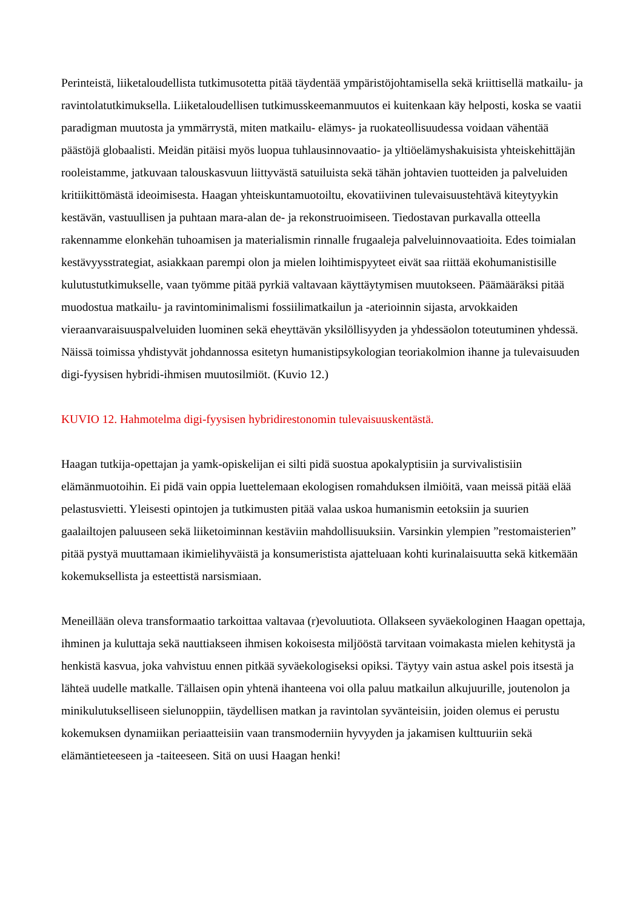Perinteistä, liiketaloudellista tutkimusotetta pitää täydentää ympäristöjohtamisella sekä kriittisellä matkailu- ja ravintolatutkimuksella. Liiketaloudellisen tutkimusskeemanmuutos ei kuitenkaan käy helposti, koska se vaatii paradigman muutosta ja ymmärrystä, miten matkailu- elämys- ja ruokateollisuudessa voidaan vähentää päästöjä globaalisti. Meidän pitäisi myös luopua tuhlausinnovaatio- ja yltiöelämyshakuisista yhteiskehittäjän rooleistamme, jatkuvaan talouskasvuun liittyvästä satuiluista sekä tähän johtavien tuotteiden ja palveluiden kritiikittömästä ideoimisesta. Haagan yhteiskuntamuotoiltu, ekovatiivinen tulevaisuustehtävä kiteytyykin kestävän, vastuullisen ja puhtaan mara-alan de- ja rekonstruoimiseen. Tiedostavan purkavalla otteella rakennamme elonkehän tuhoamisen ja materialismin rinnalle frugaaleja palveluinnovaatioita. Edes toimialan kestävyysstrategiat, asiakkaan parempi olon ja mielen loihtimispyyteet eivät saa riittää ekohumanistisille kulutustutkimukselle, vaan työmme pitää pyrkiä valtavaan käyttäytymisen muutokseen. Päämääräksi pitää muodostua matkailu- ja ravintominimalismi fossiilimatkailun ja -aterioinnin sijasta, arvokkaiden vieraanvaraisuuspalveluiden luominen sekä eheyttävän yksilöllisyyden ja yhdessäolon toteutuminen yhdessä. Näissä toimissa yhdistyvät johdannossa esitetyn humanistipsykologian teoriakolmion ihanne ja tulevaisuuden digi-fyysisen hybridi-ihmisen muutosilmiöt. (Kuvio 12.)
KUVIO 12. Hahmotelma digi-fyysisen hybridirestonomin tulevaisuuskentästä.
Haagan tutkija-opettajan ja yamk-opiskelijan ei silti pidä suostua apokalyptisiin ja survivalistisiin elämänmuotoihin. Ei pidä vain oppia luettelemaan ekologisen romahduksen ilmiöitä, vaan meissä pitää elää pelastusvietti. Yleisesti opintojen ja tutkimusten pitää valaa uskoa humanismin eetoksiin ja suurien gaalailtojen paluuseen sekä liiketoiminnan kestäviin mahdollisuuksiin. Varsinkin ylempien ”restomaisterien” pitää pystyä muuttamaan ikimielihyväistä ja konsumeristista ajatteluaan kohti kurinalaisuutta sekä kitkemään kokemuksellista ja esteettistä narsismiaan.
Meneillään oleva transformaatio tarkoittaa valtavaa (r)evoluutiota. Ollakseen syväekologinen Haagan opettaja, ihminen ja kuluttaja sekä nauttiakseen ihmisen kokoisesta miljööstä tarvitaan voimakasta mielen kehitystä ja henkistä kasvua, joka vahvistuu ennen pitkää syväekologiseksi opiksi. Täytyy vain astua askel pois itsestä ja lähteä uudelle matkalle. Tällaisen opin yhtenä ihanteena voi olla paluu matkailun alkujuurille, joutenolon ja minikulutukselliseen sielunoppiin, täydellisen matkan ja ravintolan syvänteisiin, joiden olemus ei perustu kokemuksen dynamiikan periaatteisiin vaan transmoderniin hyvyyden ja jakamisen kulttuuriin sekä elämäntieteeseen ja -taiteeseen. Sitä on uusi Haagan henki!